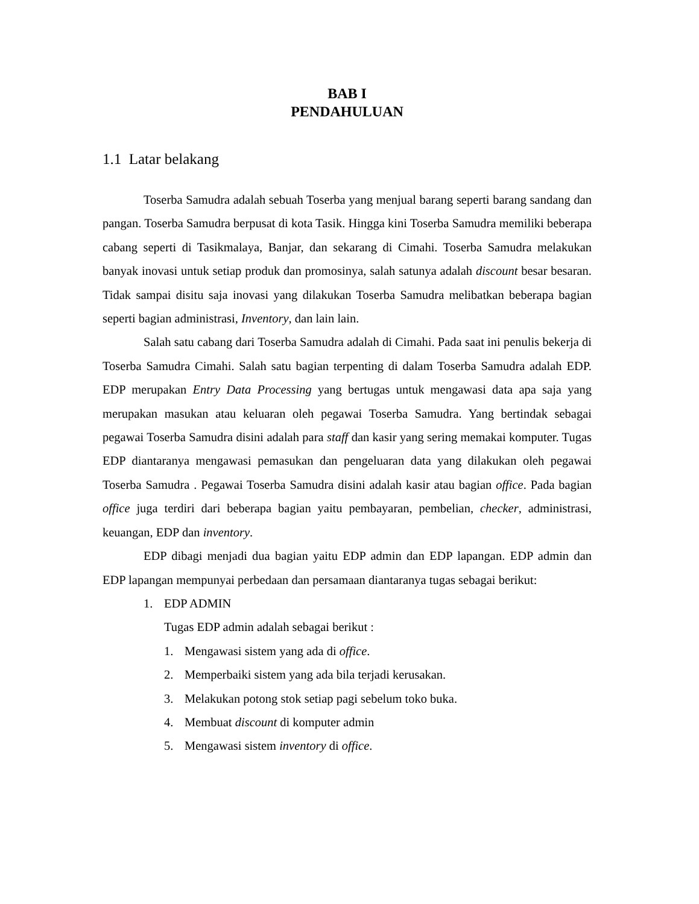BAB I
PENDAHULUAN
1.1 Latar belakang
Toserba Samudra adalah sebuah Toserba yang menjual barang seperti barang sandang dan pangan. Toserba Samudra berpusat di kota Tasik. Hingga kini Toserba Samudra memiliki beberapa cabang seperti di Tasikmalaya, Banjar, dan sekarang di Cimahi. Toserba Samudra melakukan banyak inovasi untuk setiap produk dan promosinya, salah satunya adalah discount besar besaran. Tidak sampai disitu saja inovasi yang dilakukan Toserba Samudra melibatkan beberapa bagian seperti bagian administrasi, Inventory, dan lain lain.
Salah satu cabang dari Toserba Samudra adalah di Cimahi. Pada saat ini penulis bekerja di Toserba Samudra Cimahi. Salah satu bagian terpenting di dalam Toserba Samudra adalah EDP. EDP merupakan Entry Data Processing yang bertugas untuk mengawasi data apa saja yang merupakan masukan atau keluaran oleh pegawai Toserba Samudra. Yang bertindak sebagai pegawai Toserba Samudra disini adalah para staff dan kasir yang sering memakai komputer. Tugas EDP diantaranya mengawasi pemasukan dan pengeluaran data yang dilakukan oleh pegawai Toserba Samudra . Pegawai Toserba Samudra disini adalah kasir atau bagian office. Pada bagian office juga terdiri dari beberapa bagian yaitu pembayaran, pembelian, checker, administrasi, keuangan, EDP dan inventory.
EDP dibagi menjadi dua bagian yaitu EDP admin dan EDP lapangan. EDP admin dan EDP lapangan mempunyai perbedaan dan persamaan diantaranya tugas sebagai berikut:
1. EDP ADMIN
Tugas EDP admin adalah sebagai berikut :
1. Mengawasi sistem yang ada di office.
2. Memperbaiki sistem yang ada bila terjadi kerusakan.
3. Melakukan potong stok setiap pagi sebelum toko buka.
4. Membuat discount di komputer admin
5. Mengawasi sistem inventory di office.